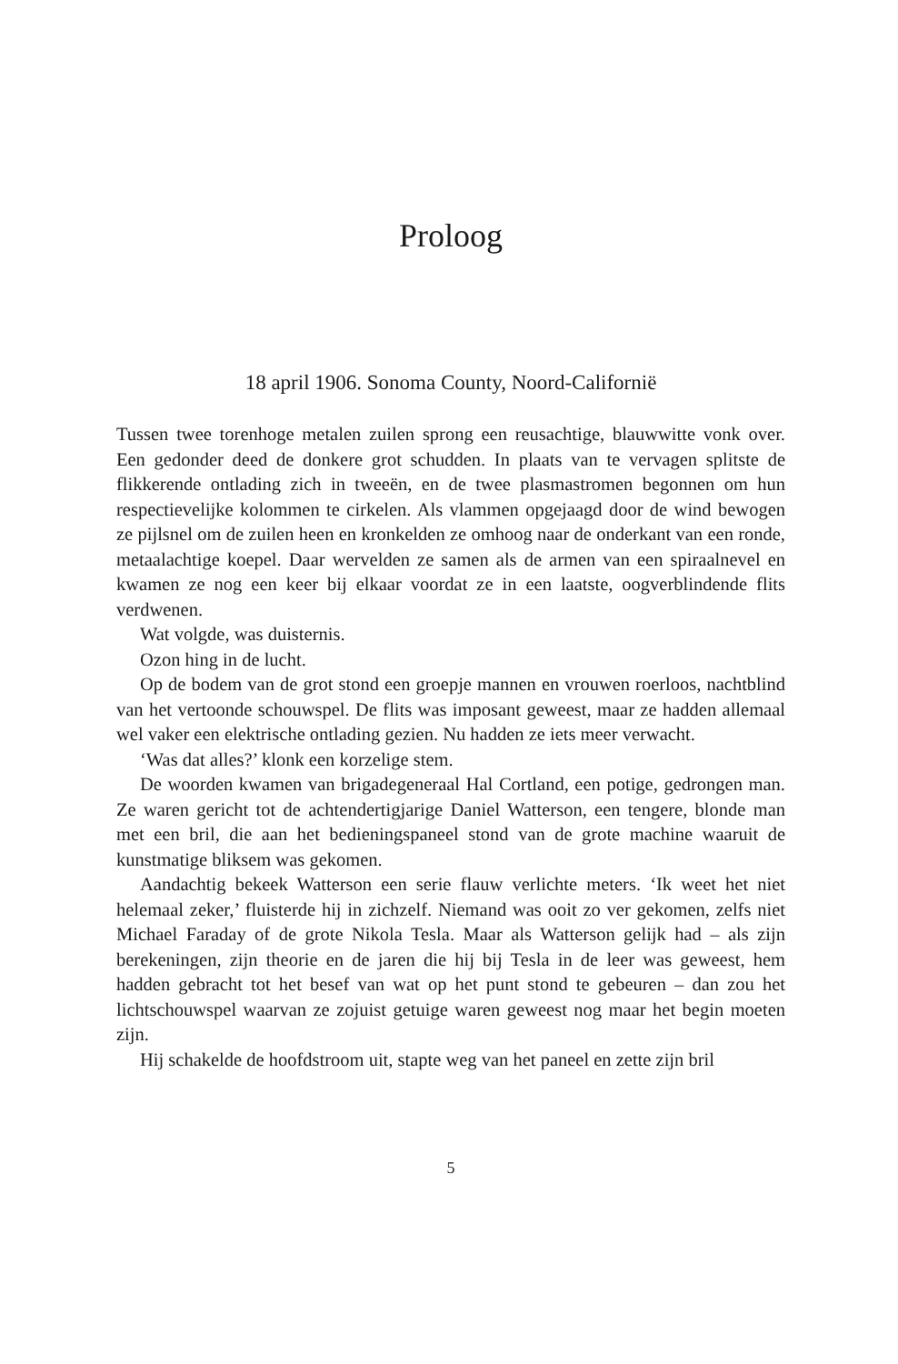Proloog
18 april 1906. Sonoma County, Noord-Californië
Tussen twee torenhoge metalen zuilen sprong een reusachtige, blauwwitte vonk over. Een gedonder deed de donkere grot schudden. In plaats van te vervagen splitste de flikkerende ontlading zich in tweeën, en de twee plasmastromen begonnen om hun respectievelijke kolommen te cirkelen. Als vlammen opgejaagd door de wind bewogen ze pijlsnel om de zuilen heen en kronkelden ze omhoog naar de onderkant van een ronde, metaalachtige koepel. Daar wervelden ze samen als de armen van een spiraalnevel en kwamen ze nog een keer bij elkaar voordat ze in een laatste, oogverblindende flits verdwenen.
Wat volgde, was duisternis.
Ozon hing in de lucht.
Op de bodem van de grot stond een groepje mannen en vrouwen roerloos, nachtblind van het vertoonde schouwspel. De flits was imposant geweest, maar ze hadden allemaal wel vaker een elektrische ontlading gezien. Nu hadden ze iets meer verwacht.
‘Was dat alles?’ klonk een korzelige stem.
De woorden kwamen van brigadegeneraal Hal Cortland, een potige, gedrongen man. Ze waren gericht tot de achtendertigjarige Daniel Watterson, een tengere, blonde man met een bril, die aan het bedieningspaneel stond van de grote machine waaruit de kunstmatige bliksem was gekomen.
Aandachtig bekeek Watterson een serie flauw verlichte meters. ‘Ik weet het niet helemaal zeker,’ fluisterde hij in zichzelf. Niemand was ooit zo ver gekomen, zelfs niet Michael Faraday of de grote Nikola Tesla. Maar als Watterson gelijk had – als zijn berekeningen, zijn theorie en de jaren die hij bij Tesla in de leer was geweest, hem hadden gebracht tot het besef van wat op het punt stond te gebeuren – dan zou het lichtschouwspel waarvan ze zojuist getuige waren geweest nog maar het begin moeten zijn.
Hij schakelde de hoofdstroom uit, stapte weg van het paneel en zette zijn bril
5